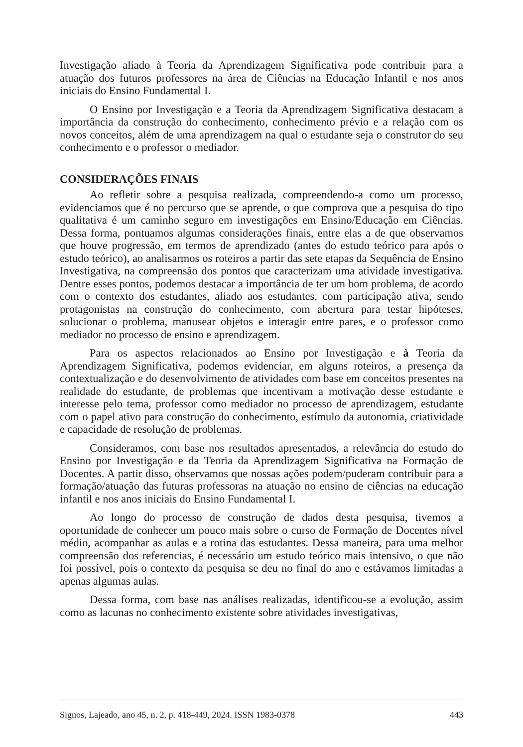Investigação aliado à Teoria da Aprendizagem Significativa pode contribuir para a atuação dos futuros professores na área de Ciências na Educação Infantil e nos anos iniciais do Ensino Fundamental I.
O Ensino por Investigação e a Teoria da Aprendizagem Significativa destacam a importância da construção do conhecimento, conhecimento prévio e a relação com os novos conceitos, além de uma aprendizagem na qual o estudante seja o construtor do seu conhecimento e o professor o mediador.
CONSIDERAÇÕES FINAIS
Ao refletir sobre a pesquisa realizada, compreendendo-a como um processo, evidenciamos que é no percurso que se aprende, o que comprova que a pesquisa do tipo qualitativa é um caminho seguro em investigações em Ensino/Educação em Ciências. Dessa forma, pontuamos algumas considerações finais, entre elas a de que observamos que houve progressão, em termos de aprendizado (antes do estudo teórico para após o estudo teórico), ao analisarmos os roteiros a partir das sete etapas da Sequência de Ensino Investigativa, na compreensão dos pontos que caracterizam uma atividade investigativa. Dentre esses pontos, podemos destacar a importância de ter um bom problema, de acordo com o contexto dos estudantes, aliado aos estudantes, com participação ativa, sendo protagonistas na construção do conhecimento, com abertura para testar hipóteses, solucionar o problema, manusear objetos e interagir entre pares, e o professor como mediador no processo de ensino e aprendizagem.
Para os aspectos relacionados ao Ensino por Investigação e à Teoria da Aprendizagem Significativa, podemos evidenciar, em alguns roteiros, a presença da contextualização e do desenvolvimento de atividades com base em conceitos presentes na realidade do estudante, de problemas que incentivam a motivação desse estudante e interesse pelo tema, professor como mediador no processo de aprendizagem, estudante com o papel ativo para construção do conhecimento, estímulo da autonomia, criatividade e capacidade de resolução de problemas.
Consideramos, com base nos resultados apresentados, a relevância do estudo do Ensino por Investigação e da Teoria da Aprendizagem Significativa na Formação de Docentes. A partir disso, observamos que nossas ações podem/puderam contribuir para a formação/atuação das futuras professoras na atuação no ensino de ciências na educação infantil e nos anos iniciais do Ensino Fundamental I.
Ao longo do processo de construção de dados desta pesquisa, tivemos a oportunidade de conhecer um pouco mais sobre o curso de Formação de Docentes nível médio, acompanhar as aulas e a rotina das estudantes. Dessa maneira, para uma melhor compreensão dos referencias, é necessário um estudo teórico mais intensivo, o que não foi possível, pois o contexto da pesquisa se deu no final do ano e estávamos limitadas a apenas algumas aulas.
Dessa forma, com base nas análises realizadas, identificou-se a evolução, assim como as lacunas no conhecimento existente sobre atividades investigativas,
Signos, Lajeado, ano 45, n. 2, p. 418-449, 2024. ISSN 1983-0378 443